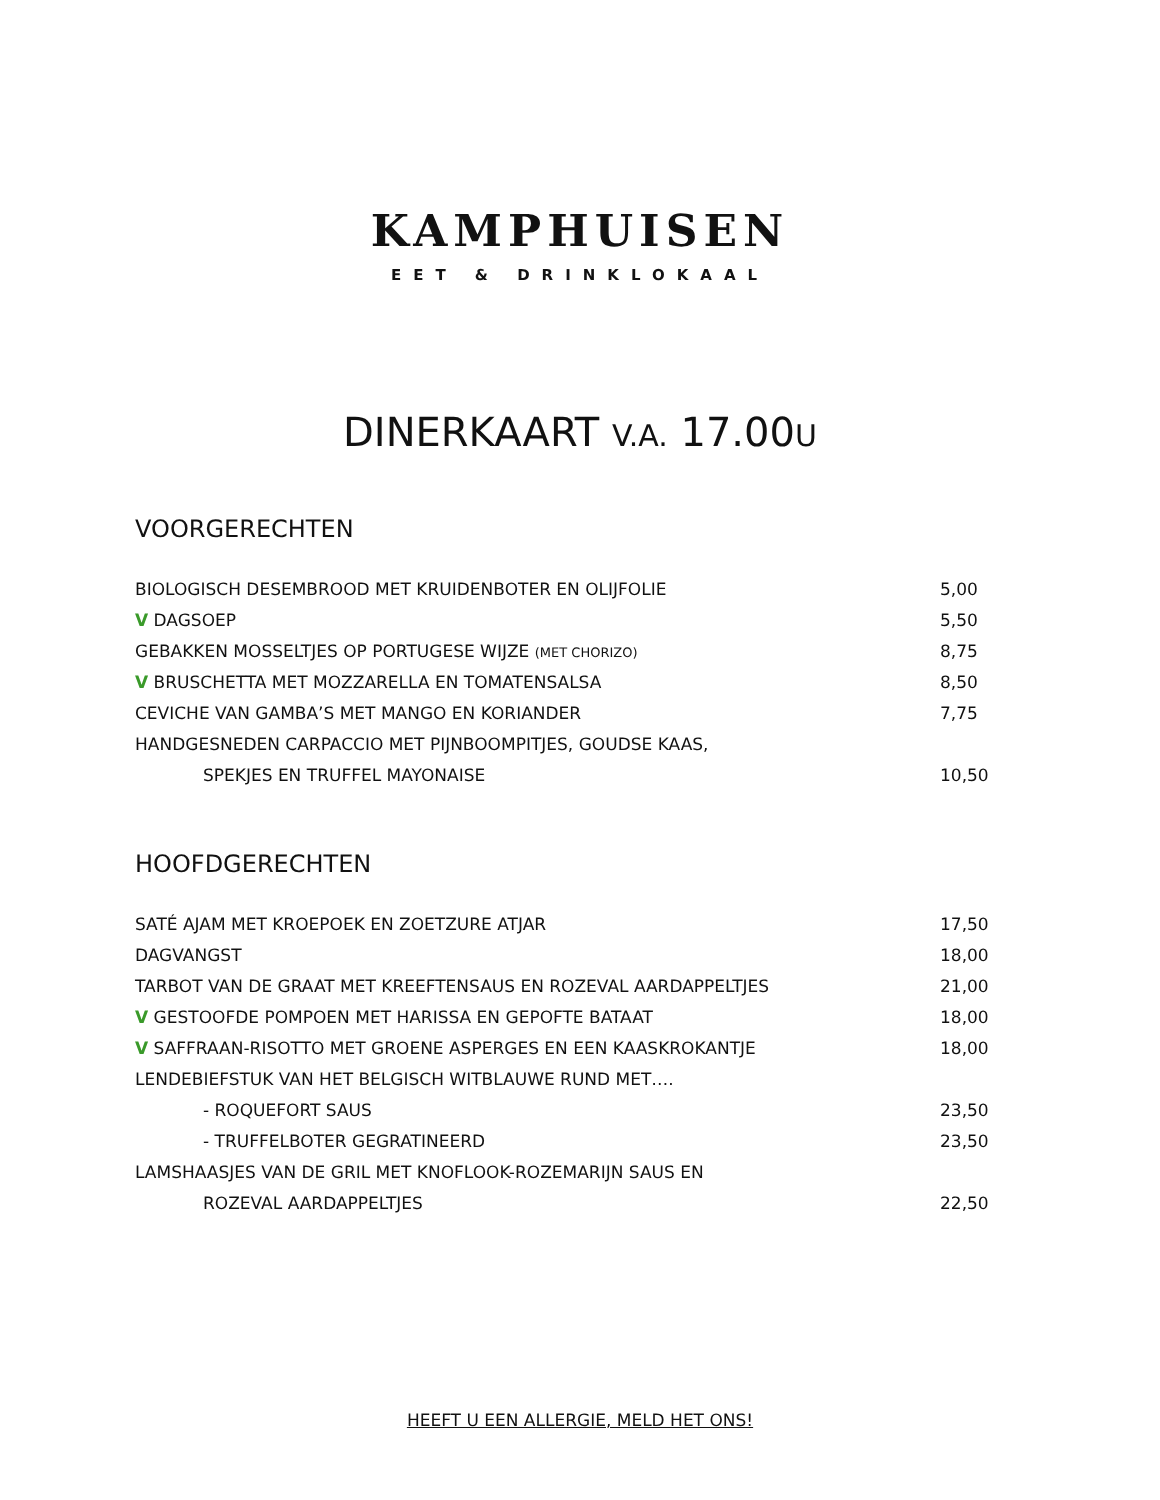KAMPHUISEN
EET & DRINKLOKAAL
DINERKAART V.A. 17.00U
VOORGERECHTEN
| BIOLOGISCH DESEMBROOD MET KRUIDENBOTER EN OLIJFOLIE | 5,00 |
| V DAGSOEP | 5,50 |
| GEBAKKEN MOSSELTJES OP PORTUGESE WIJZE (MET CHORIZO) | 8,75 |
| V BRUSCHETTA MET MOZZARELLA EN TOMATENSALSA | 8,50 |
| CEVICHE VAN GAMBA’S MET MANGO EN KORIANDER | 7,75 |
| HANDGESNEDEN CARPACCIO MET PIJNBOOMPITJES, GOUDSE KAAS, | |
| SPEKJES EN TRUFFEL MAYONAISE | 10,50 |
HOOFDGERECHTEN
| SATÉ AJAM MET KROEPOEK EN ZOETZURE ATJAR | 17,50 |
| DAGVANGST | 18,00 |
| TARBOT VAN DE GRAAT MET KREEFTENSAUS EN ROZEVAL AARDAPPELTJES | 21,00 |
| V GESTOOFDE POMPOEN MET HARISSA EN GEPOFTE BATAAT | 18,00 |
| V SAFFRAAN-RISOTTO MET GROENE ASPERGES EN EEN KAASKROKANTJE | 18,00 |
| LENDEBIEFSTUK VAN HET BELGISCH WITBLAUWE RUND MET…. | |
| - ROQUEFORT SAUS | 23,50 |
| - TRUFFELBOTER GEGRATINEERD | 23,50 |
| LAMSHAASJES VAN DE GRIL MET KNOFLOOK-ROZEMARIJN SAUS EN | |
| ROZEVAL AARDAPPELTJES | 22,50 |
HEEFT U EEN ALLERGIE, MELD HET ONS!